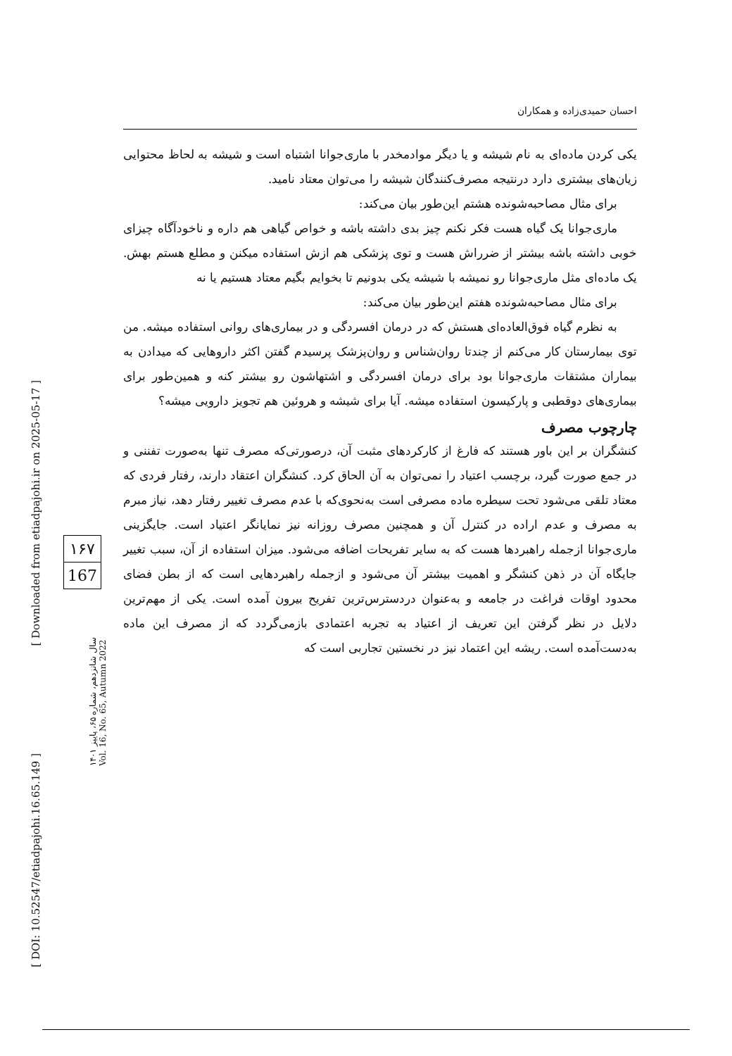[ Downloaded from etiadpajohi.ir on 2025-05-17 ]
[ DOI: 10.52547/etiadpajohi.16.65.149 ]
۱۶۷
167
سال شانزدهم، شماره ۶۵، پاییز ۱۴۰۱
Vol. 16, No. 65, Autumn 2022
احسان حمیدی‌زاده و همکاران
یکی کردن ماده‌ای به نام شیشه و یا دیگر موادمخدر با ماری‌جوانا اشتباه است و شیشه به لحاظ محتوایی زیان‌های بیشتری دارد درنتیجه مصرف‌کنندگان شیشه را می‌توان معتاد نامید.
برای مثال مصاحبه‌شونده هشتم این‌طور بیان می‌کند:
ماری‌جوانا یک گیاه هست فکر نکنم چیز بدی داشته باشه و خواص گیاهی هم داره و ناخودآگاه چیزای خوبی داشته باشه بیشتر از ضرراش هست و توی پزشکی هم ازش استفاده میکنن و مطلع هستم بهش. یک ماده‌ای مثل ماری‌جوانا رو نمیشه با شیشه یکی بدونیم تا بخوایم بگیم معتاد هستیم یا نه
برای مثال مصاحبه‌شونده هفتم این‌طور بیان می‌کند:
به نظرم گیاه فوق‌العاده‌ای هستش که در درمان افسردگی و در بیماری‌های روانی استفاده میشه. من توی بیمارستان کار می‌کنم از چندتا روان‌شناس و روان‌پزشک پرسیدم گفتن اکثر داروهایی که میدادن به بیماران مشتقات ماری‌جوانا بود برای درمان افسردگی و اشتهاشون رو بیشتر کنه و همین‌طور برای بیماری‌های دوقطبی و پارکیسون استفاده میشه. آیا برای شیشه و هروئین هم تجویز دارویی میشه؟
چارچوب مصرف
کنشگران بر این باور هستند که فارغ از کارکردهای مثبت آن، درصورتی‌که مصرف تنها به‌صورت تفننی و در جمع صورت گیرد، برچسب اعتیاد را نمی‌توان به آن الحاق کرد. کنشگران اعتقاد دارند، رفتار فردی که معتاد تلقی می‌شود تحت سیطره ماده مصرفی است به‌نحوی‌که با عدم مصرف تغییر رفتار دهد، نیاز مبرم به مصرف و عدم اراده در کنترل آن و همچنین مصرف روزانه نیز نمایانگر اعتیاد است. جایگزینی ماری‌جوانا ازجمله راهبردها هست که به سایر تفریحات اضافه می‌شود. میزان استفاده از آن، سبب تغییر جایگاه آن در ذهن کنشگر و اهمیت بیشتر آن می‌شود و ازجمله راهبردهایی است که از بطن فضای محدود اوقات فراغت در جامعه و به‌عنوان دردسترس‌ترین تفریح بیرون آمده است. یکی از مهم‌ترین دلایل در نظر گرفتن این تعریف از اعتیاد به تجربه اعتمادی بازمی‌گردد که از مصرف این ماده به‌دست‌آمده است. ریشه این اعتماد نیز در نخستین تجاربی است که